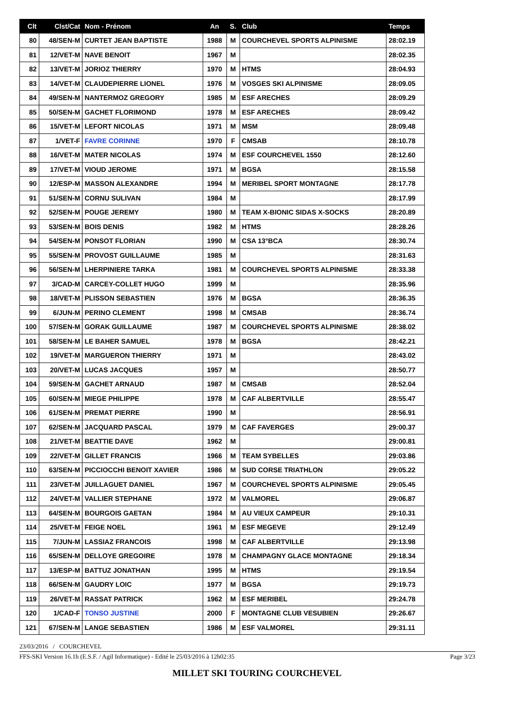| Clt | Clst/Cat | Nom - Prénom | An | S. | Club | Temps |
| --- | --- | --- | --- | --- | --- | --- |
| 80 | 48/SEN-M | CURTET JEAN BAPTISTE | 1988 | M | COURCHEVEL SPORTS ALPINISME | 28:02.19 |
| 81 | 12/VET-M | NAVE BENOIT | 1967 | M | | 28:02.35 |
| 82 | 13/VET-M | JORIOZ THIERRY | 1970 | M | HTMS | 28:04.93 |
| 83 | 14/VET-M | CLAUDEPIERRE LIONEL | 1976 | M | VOSGES SKI ALPINISME | 28:09.05 |
| 84 | 49/SEN-M | NANTERMOZ GREGORY | 1985 | M | ESF ARECHES | 28:09.29 |
| 85 | 50/SEN-M | GACHET FLORIMOND | 1978 | M | ESF ARECHES | 28:09.42 |
| 86 | 15/VET-M | LEFORT NICOLAS | 1971 | M | MSM | 28:09.48 |
| 87 | 1/VET-F | FAVRE CORINNE | 1970 | F | CMSAB | 28:10.78 |
| 88 | 16/VET-M | MATER NICOLAS | 1974 | M | ESF COURCHEVEL 1550 | 28:12.60 |
| 89 | 17/VET-M | VIOUD JEROME | 1971 | M | BGSA | 28:15.58 |
| 90 | 12/ESP-M | MASSON ALEXANDRE | 1994 | M | MERIBEL SPORT MONTAGNE | 28:17.78 |
| 91 | 51/SEN-M | CORNU SULIVAN | 1984 | M | | 28:17.99 |
| 92 | 52/SEN-M | POUGE JEREMY | 1980 | M | TEAM X-BIONIC SIDAS X-SOCKS | 28:20.89 |
| 93 | 53/SEN-M | BOIS DENIS | 1982 | M | HTMS | 28:28.26 |
| 94 | 54/SEN-M | PONSOT FLORIAN | 1990 | M | CSA 13°BCA | 28:30.74 |
| 95 | 55/SEN-M | PROVOST GUILLAUME | 1985 | M | | 28:31.63 |
| 96 | 56/SEN-M | LHERPINIERE TARKA | 1981 | M | COURCHEVEL SPORTS ALPINISME | 28:33.38 |
| 97 | 3/CAD-M | CARCEY-COLLET HUGO | 1999 | M | | 28:35.96 |
| 98 | 18/VET-M | PLISSON SEBASTIEN | 1976 | M | BGSA | 28:36.35 |
| 99 | 6/JUN-M | PERINO CLEMENT | 1998 | M | CMSAB | 28:36.74 |
| 100 | 57/SEN-M | GORAK GUILLAUME | 1987 | M | COURCHEVEL SPORTS ALPINISME | 28:38.02 |
| 101 | 58/SEN-M | LE BAHER SAMUEL | 1978 | M | BGSA | 28:42.21 |
| 102 | 19/VET-M | MARGUERON THIERRY | 1971 | M | | 28:43.02 |
| 103 | 20/VET-M | LUCAS JACQUES | 1957 | M | | 28:50.77 |
| 104 | 59/SEN-M | GACHET ARNAUD | 1987 | M | CMSAB | 28:52.04 |
| 105 | 60/SEN-M | MIEGE PHILIPPE | 1978 | M | CAF ALBERTVILLE | 28:55.47 |
| 106 | 61/SEN-M | PREMAT PIERRE | 1990 | M | | 28:56.91 |
| 107 | 62/SEN-M | JACQUARD PASCAL | 1979 | M | CAF FAVERGES | 29:00.37 |
| 108 | 21/VET-M | BEATTIE DAVE | 1962 | M | | 29:00.81 |
| 109 | 22/VET-M | GILLET FRANCIS | 1966 | M | TEAM SYBELLES | 29:03.86 |
| 110 | 63/SEN-M | PICCIOCCHI BENOIT XAVIER | 1986 | M | SUD CORSE TRIATHLON | 29:05.22 |
| 111 | 23/VET-M | JUILLAGUET DANIEL | 1967 | M | COURCHEVEL SPORTS ALPINISME | 29:05.45 |
| 112 | 24/VET-M | VALLIER STEPHANE | 1972 | M | VALMOREL | 29:06.87 |
| 113 | 64/SEN-M | BOURGOIS GAETAN | 1984 | M | AU VIEUX CAMPEUR | 29:10.31 |
| 114 | 25/VET-M | FEIGE NOEL | 1961 | M | ESF MEGEVE | 29:12.49 |
| 115 | 7/JUN-M | LASSIAZ FRANCOIS | 1998 | M | CAF ALBERTVILLE | 29:13.98 |
| 116 | 65/SEN-M | DELLOYE GREGOIRE | 1978 | M | CHAMPAGNY GLACE MONTAGNE | 29:18.34 |
| 117 | 13/ESP-M | BATTUZ JONATHAN | 1995 | M | HTMS | 29:19.54 |
| 118 | 66/SEN-M | GAUDRY LOIC | 1977 | M | BGSA | 29:19.73 |
| 119 | 26/VET-M | RASSAT PATRICK | 1962 | M | ESF MERIBEL | 29:24.78 |
| 120 | 1/CAD-F | TONSO JUSTINE | 2000 | F | MONTAGNE CLUB VESUBIEN | 29:26.67 |
| 121 | 67/SEN-M | LANGE SEBASTIEN | 1986 | M | ESF VALMOREL | 29:31.11 |
23/03/2016 / COURCHEVEL
FFS-SKI Version 16.1h (E.S.F. / Agil Informatique) - Edité le 25/03/2016 à 12h02:35 Page 3/23
MILLET SKI TOURING COURCHEVEL